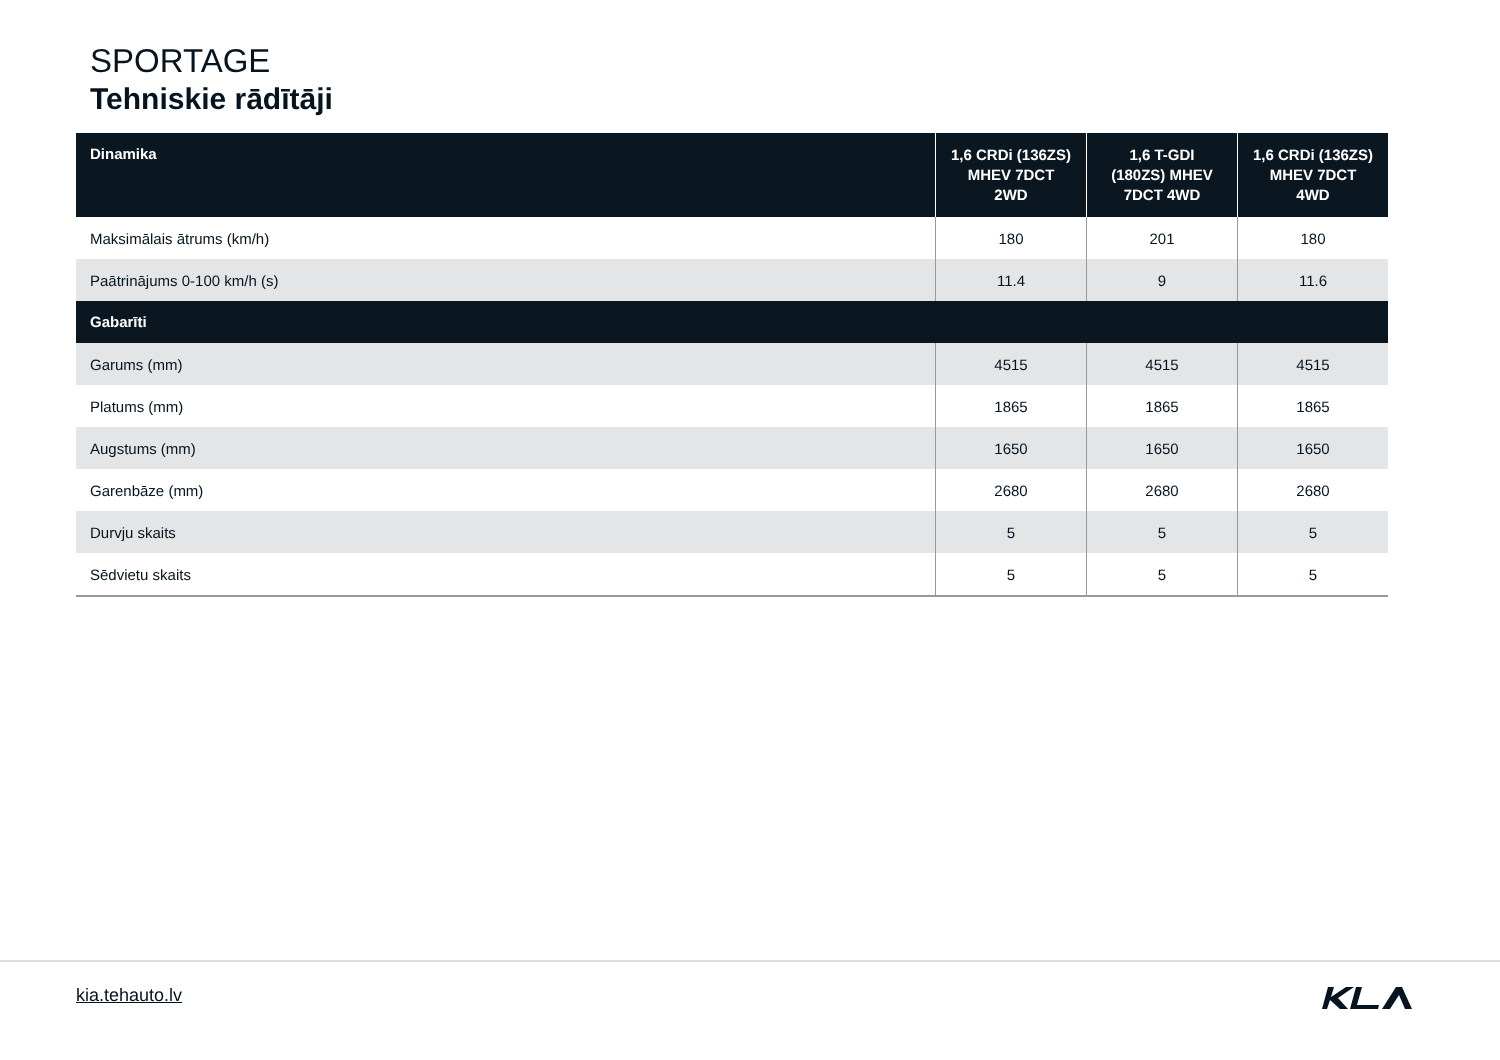SPORTAGE
Tehniskie rādītāji
| Dinamika | 1,6 CRDi (136ZS) MHEV 7DCT 2WD | 1,6 T-GDI (180ZS) MHEV 7DCT 4WD | 1,6 CRDi (136ZS) MHEV 7DCT 4WD |
| --- | --- | --- | --- |
| Maksimālais ātrums (km/h) | 180 | 201 | 180 |
| Paātrinājums 0-100 km/h (s) | 11.4 | 9 | 11.6 |
| Gabarīti | | | |
| Garums (mm) | 4515 | 4515 | 4515 |
| Platums (mm) | 1865 | 1865 | 1865 |
| Augstums (mm) | 1650 | 1650 | 1650 |
| Garenbāze (mm) | 2680 | 2680 | 2680 |
| Durvju skaits | 5 | 5 | 5 |
| Sēdvietu skaits | 5 | 5 | 5 |
kia.tehauto.lv